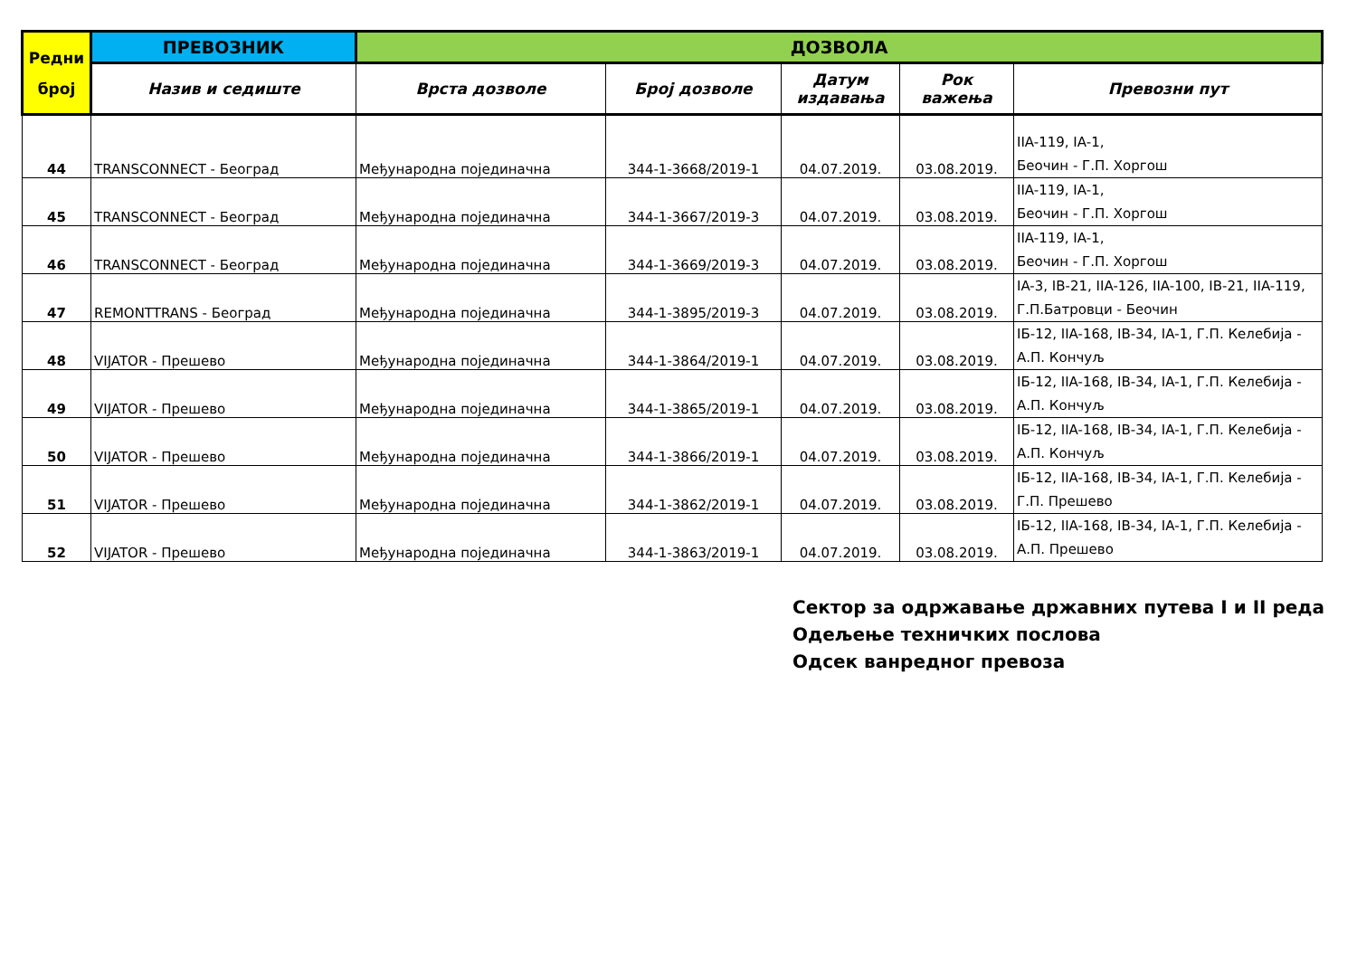| Редни број | ПРЕВОЗНИК | ДОЗВОЛА | | | | |
| --- | --- | --- | --- | --- | --- | --- |
| | Назив и седиште | Врста дозволе | Број дозволе | Датум издавања | Рок важења | Превозни пут |
| 44 | TRANSCONNECT - Београд | Међународна појединачна | 344-1-3668/2019-1 | 04.07.2019. | 03.08.2019. | IIA-119, IA-1, Беочин - Г.П. Хоргош |
| 45 | TRANSCONNECT - Београд | Међународна појединачна | 344-1-3667/2019-3 | 04.07.2019. | 03.08.2019. | IIA-119, IA-1, Беочин - Г.П. Хоргош |
| 46 | TRANSCONNECT - Београд | Међународна појединачна | 344-1-3669/2019-3 | 04.07.2019. | 03.08.2019. | IIA-119, IA-1, Беочин - Г.П. Хоргош |
| 47 | REMONTTRANS - Београд | Међународна појединачна | 344-1-3895/2019-3 | 04.07.2019. | 03.08.2019. | IA-3, IB-21, IIA-126, IIA-100, IB-21, IIA-119, Г.П.Батровци - Беочин |
| 48 | VIJATOR - Прешево | Међународна појединачна | 344-1-3864/2019-1 | 04.07.2019. | 03.08.2019. | IБ-12, IIA-168, IB-34, IA-1, Г.П. Келебија - А.П. Кончуљ |
| 49 | VIJATOR - Прешево | Међународна појединачна | 344-1-3865/2019-1 | 04.07.2019. | 03.08.2019. | IБ-12, IIA-168, IB-34, IA-1, Г.П. Келебија - А.П. Кончуљ |
| 50 | VIJATOR - Прешево | Међународна појединачна | 344-1-3866/2019-1 | 04.07.2019. | 03.08.2019. | IБ-12, IIA-168, IB-34, IA-1, Г.П. Келебија - А.П. Кончуљ |
| 51 | VIJATOR - Прешево | Међународна појединачна | 344-1-3862/2019-1 | 04.07.2019. | 03.08.2019. | IБ-12, IIA-168, IB-34, IA-1, Г.П. Келебија - Г.П. Прешево |
| 52 | VIJATOR - Прешево | Међународна појединачна | 344-1-3863/2019-1 | 04.07.2019. | 03.08.2019. | IБ-12, IIA-168, IB-34, IA-1, Г.П. Келебија - А.П. Прешево |
Сектор за одржавање државних путева I и II реда
Одељење техничких послова
Одсек ванредног превоза